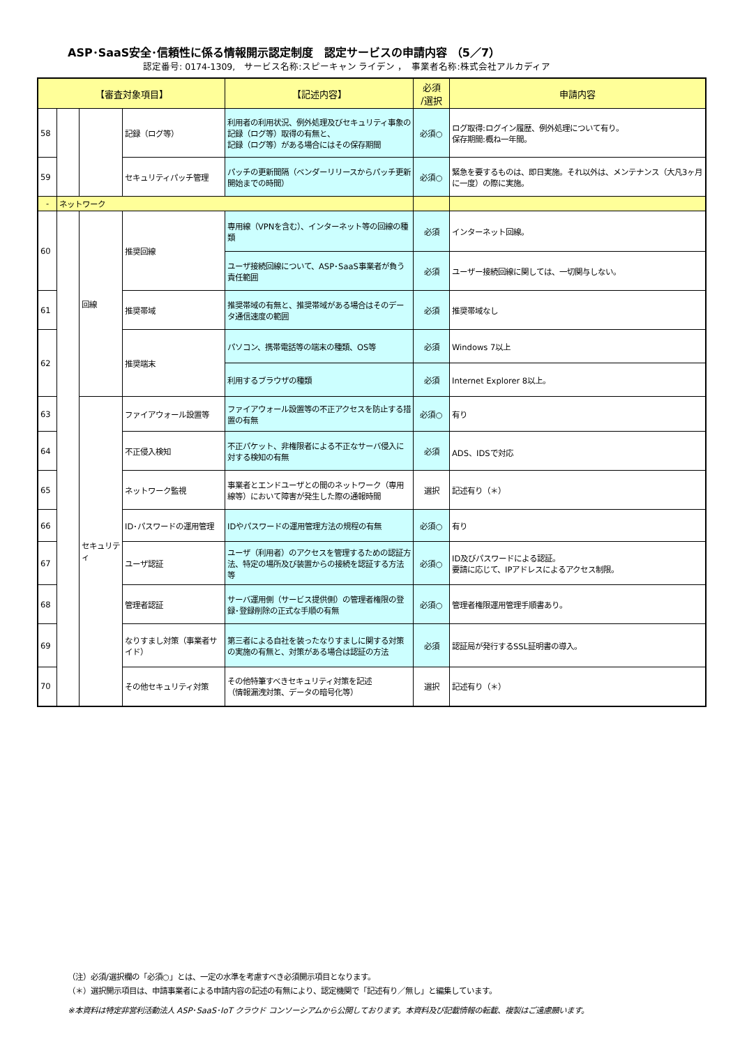ASP･SaaS安全･信頼性に係る情報開示認定制度　認定サービスの申請内容 （5／7）
認定番号: 0174-1309,　サービス名称:スピーキャン ライデン ，　事業者名称:株式会社アルカディア
| 【審査対象項目】 | | | | 【記述内容】 | 必須 /選択 | 申請内容 |
| --- | --- | --- | --- | --- | --- | --- |
| 58 | | | 記録（ログ等） | 利用者の利用状況、例外処理及びセキュリティ事象の記録（ログ等）取得の有無と、 記録（ログ等）がある場合にはその保存期間 | 必須○ | ログ取得:ログイン履歴、例外処理について有り。 保存期間:概ね一年間。 |
| 59 | | | セキュリティパッチ管理 | パッチの更新間隔（ベンダーリリースからパッチ更新開始までの時間） | 必須○ | 緊急を要するものは、即日実施。それ以外は、メンテナンス（大凡3ヶ月に一度）の際に実施。 |
| - | ネットワーク | | | | | |
| 60 | | 回線 | 推奨回線 | 専用線（VPNを含む）、インターネット等の回線の種類 | 必須 | インターネット回線。 |
| | | | | ユーザ接続回線について、ASP･SaaS事業者が負う責任範囲 | 必須 | ユーザー接続回線に関しては、一切関与しない。 |
| 61 | | | 推奨帯域 | 推奨帯域の有無と、推奨帯域がある場合はそのデータ通信速度の範囲 | 必須 | 推奨帯域なし |
| 62 | | | 推奨端末 | パソコン、携帯電話等の端末の種類、OS等 | 必須 | Windows 7以上 |
| | | | | 利用するブラウザの種類 | 必須 | Internet Explorer 8以上。 |
| 63 | | セキュリティ | ファイアウォール設置等 | ファイアウォール設置等の不正アクセスを防止する措置の有無 | 必須○ | 有り |
| 64 | | | 不正侵入検知 | 不正パケット、非権限者による不正なサーバ侵入に対する検知の有無 | 必須 | ADS、IDSで対応 |
| 65 | | | ネットワーク監視 | 事業者とエンドユーザとの間のネットワーク（専用線等）において障害が発生した際の通報時間 | 選択 | 記述有り（＊） |
| 66 | | | ID･パスワードの運用管理 | IDやパスワードの運用管理方法の規程の有無 | 必須○ | 有り |
| 67 | | | ユーザ認証 | ユーザ（利用者）のアクセスを管理するための認証方法、特定の場所及び装置からの接続を認証する方法等 | 必須○ | ID及びパスワードによる認証。 要請に応じて、IPアドレスによるアクセス制限。 |
| 68 | | | 管理者認証 | サーバ運用側（サービス提供側）の管理者権限の登録･登録削除の正式な手順の有無 | 必須○ | 管理者権限運用管理手順書あり。 |
| 69 | | | なりすまし対策（事業者サイド） | 第三者による自社を装ったなりすましに関する対策の実施の有無と、対策がある場合は認証の方法 | 必須 | 認証局が発行するSSL証明書の導入。 |
| 70 | | | その他セキュリティ対策 | その他特筆すべきセキュリティ対策を記述 （情報漏洩対策、データの暗号化等） | 選択 | 記述有り（＊） |
（注）必須/選択欄の「必須○」とは、一定の水準を考慮すべき必須開示項目となります。
（＊）選択開示項目は、申請事業者による申請内容の記述の有無により、認定機関で「記述有り／無し」と編集しています。
※本資料は特定非営利活動法人 ASP･SaaS･IoT クラウド コンソーシアムから公開しております。本資料及び記載情報の転載、複製はご遠慮願います。